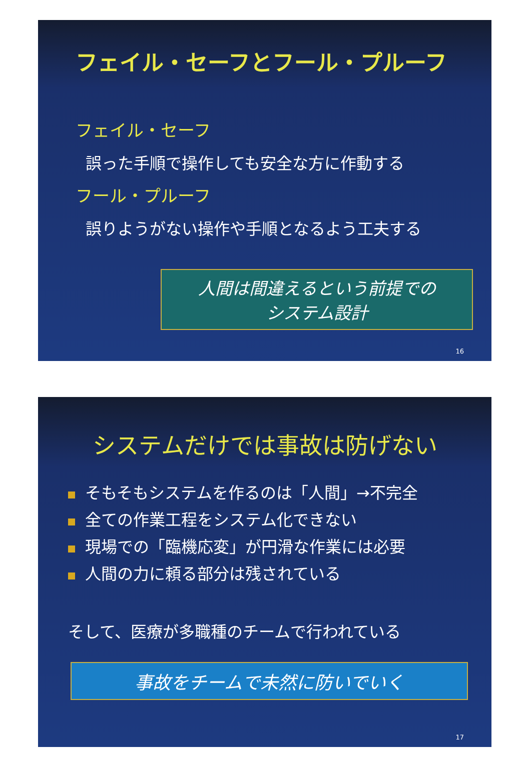フェイル・セーフとフール・プルーフ
フェイル・セーフ
誤った手順で操作しても安全な方に作動する
フール・プルーフ
誤りようがない操作や手順となるよう工夫する
人間は間違えるという前提での
システム設計
16
システムだけでは事故は防げない
そもそもシステムを作るのは「人間」→不完全
全ての作業工程をシステム化できない
現場での「臨機応変」が円滑な作業には必要
人間の力に頼る部分は残されている
そして、医療が多職種のチームで行われている
事故をチームで未然に防いでいく
17